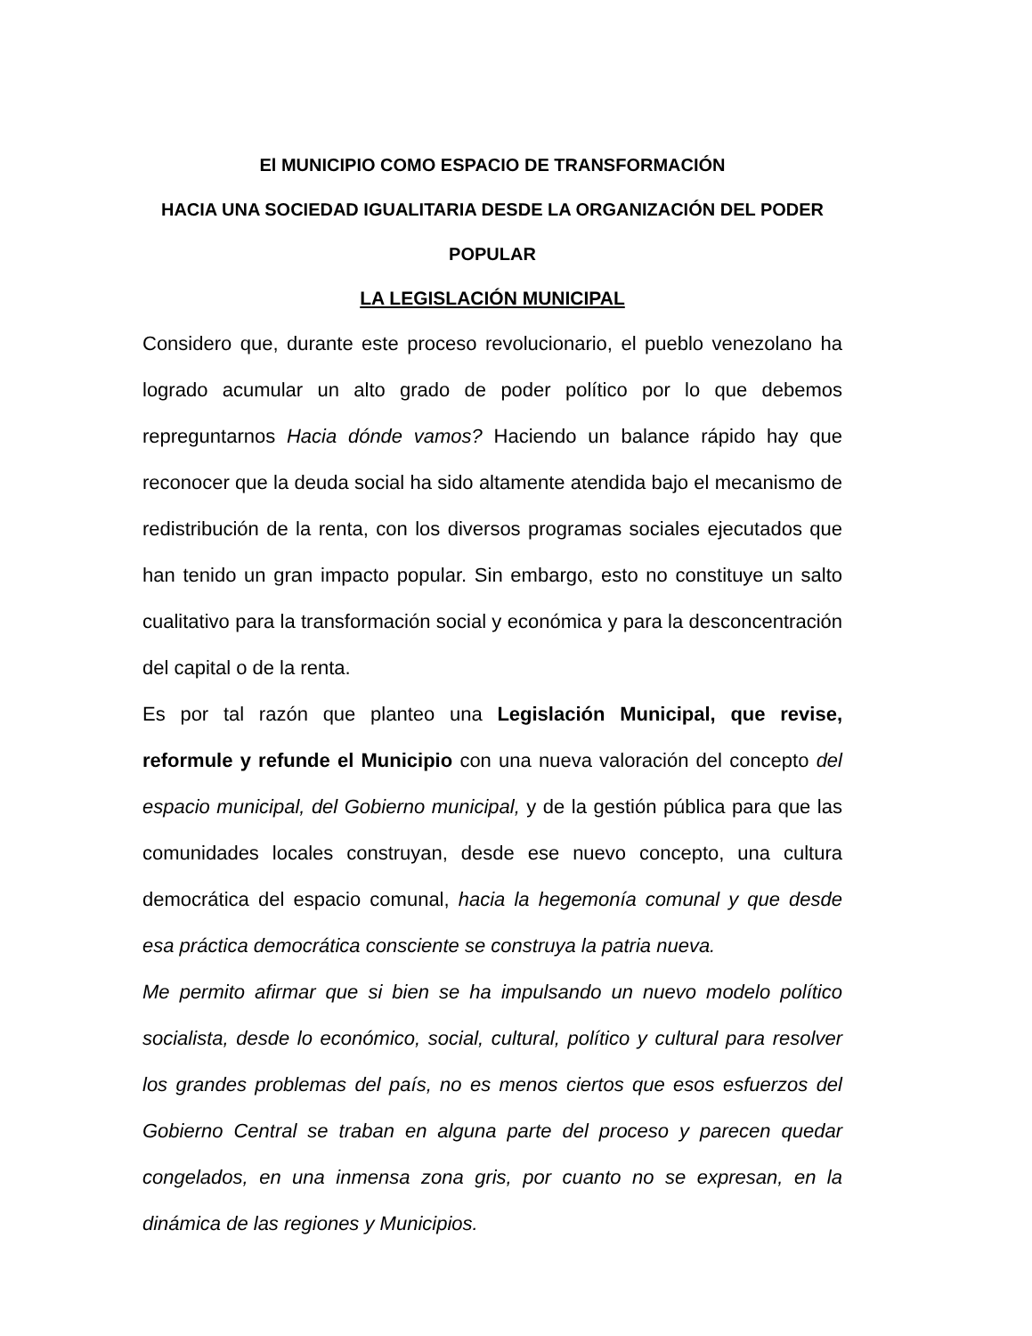El MUNICIPIO COMO ESPACIO DE TRANSFORMACIÓN
HACIA UNA SOCIEDAD IGUALITARIA DESDE LA ORGANIZACIÓN DEL PODER POPULAR
LA LEGISLACIÓN MUNICIPAL
Considero que, durante este proceso revolucionario, el pueblo venezolano ha logrado acumular un alto grado de poder político por lo que debemos repreguntarnos Hacia dónde vamos? Haciendo un balance rápido hay que reconocer que la deuda social ha sido altamente atendida bajo el mecanismo de redistribución de la renta, con los diversos programas sociales ejecutados que han tenido un gran impacto popular. Sin embargo, esto no constituye un salto cualitativo para la transformación social y económica y para la desconcentración del capital o de la renta.
Es por tal razón que planteo una Legislación Municipal, que revise, reformule y refunde el Municipio con una nueva valoración del concepto del espacio municipal, del Gobierno municipal, y de la gestión pública para que las comunidades locales construyan, desde ese nuevo concepto, una cultura democrática del espacio comunal, hacia la hegemonía comunal y que desde esa práctica democrática consciente se construya la patria nueva.
Me permito afirmar que si bien se ha impulsando un nuevo modelo político socialista, desde lo económico, social, cultural, político y cultural para resolver los grandes problemas del país, no es menos ciertos que esos esfuerzos del Gobierno Central se traban en alguna parte del proceso y parecen quedar congelados, en una inmensa zona gris, por cuanto no se expresan, en la dinámica de las regiones y Municipios.